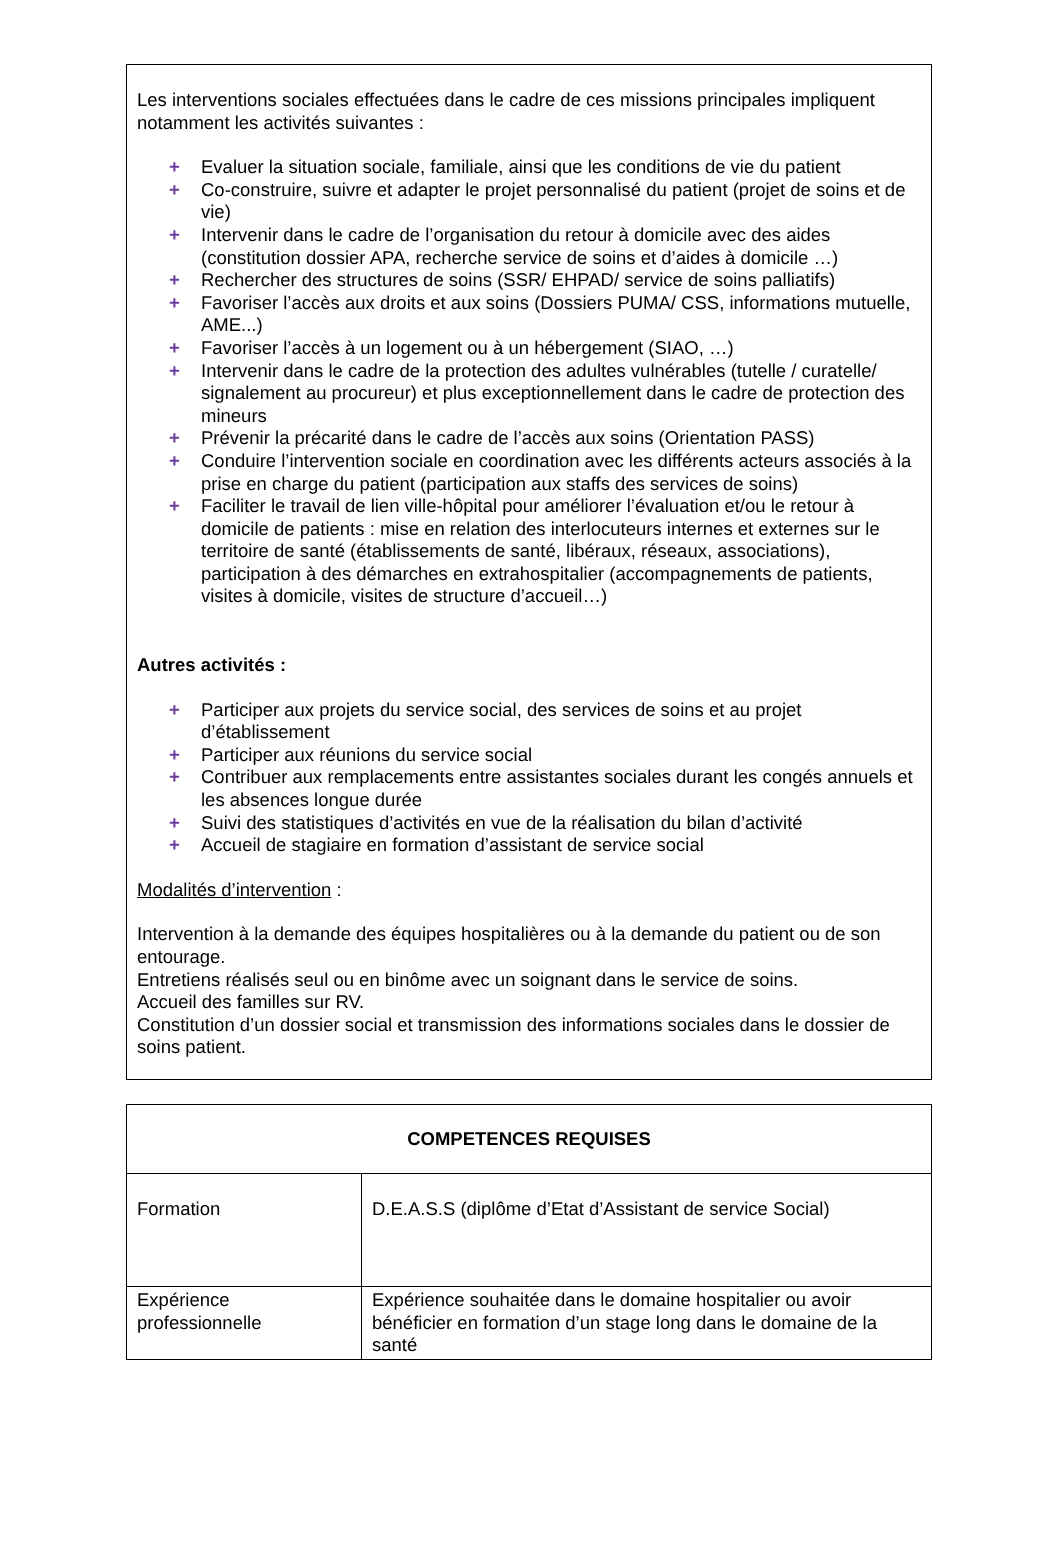Les interventions sociales effectuées dans le cadre de ces missions principales impliquent notamment les activités suivantes :
+ Evaluer la situation sociale, familiale, ainsi que les conditions de vie du patient
+ Co-construire, suivre et adapter le projet personnalisé du patient (projet de soins et de vie)
+ Intervenir dans le cadre de l’organisation du retour à domicile avec des aides (constitution dossier APA, recherche service de soins et d’aides à domicile …)
+ Rechercher des structures de soins (SSR/ EHPAD/ service de soins palliatifs)
+ Favoriser l’accès aux droits et aux soins (Dossiers PUMA/ CSS, informations mutuelle, AME...)
+ Favoriser l’accès à un logement ou à un hébergement (SIAO, …)
+ Intervenir dans le cadre de la protection des adultes vulnérables (tutelle / curatelle/ signalement au procureur) et plus exceptionnellement dans le cadre de protection des mineurs
+ Prévenir la précarité dans le cadre de l’accès aux soins (Orientation PASS)
+ Conduire l’intervention sociale en coordination avec les différents acteurs associés à la prise en charge du patient (participation aux staffs des services de soins)
+ Faciliter le travail de lien ville-hôpital pour améliorer l’évaluation et/ou le retour à domicile de patients : mise en relation des interlocuteurs internes et externes sur le territoire de santé (établissements de santé, libéraux, réseaux, associations), participation à des démarches en extrahospitalier (accompagnements de patients, visites à domicile, visites de structure d’accueil…)
Autres activités :
+ Participer aux projets du service social, des services de soins et au projet d’établissement
+ Participer aux réunions du service social
+ Contribuer aux remplacements entre assistantes sociales durant les congés annuels et les absences longue durée
+ Suivi des statistiques d’activités en vue de la réalisation du bilan d’activité
+ Accueil de stagiaire en formation d’assistant de service social
Modalités d’intervention :
Intervention à la demande des équipes hospitalières ou à la demande du patient ou de son entourage.
Entretiens réalisés seul ou en binôme avec un soignant dans le service de soins.
Accueil des familles sur RV.
Constitution d’un dossier social et transmission des informations sociales dans le dossier de soins patient.
| COMPETENCES REQUISES | |
| --- | --- |
| Formation | D.E.A.S.S (diplôme d’Etat d’Assistant de service Social) |
| Expérience professionnelle | Expérience souhaitée dans le domaine hospitalier ou avoir bénéficier en formation d’un stage long dans le domaine de la santé |